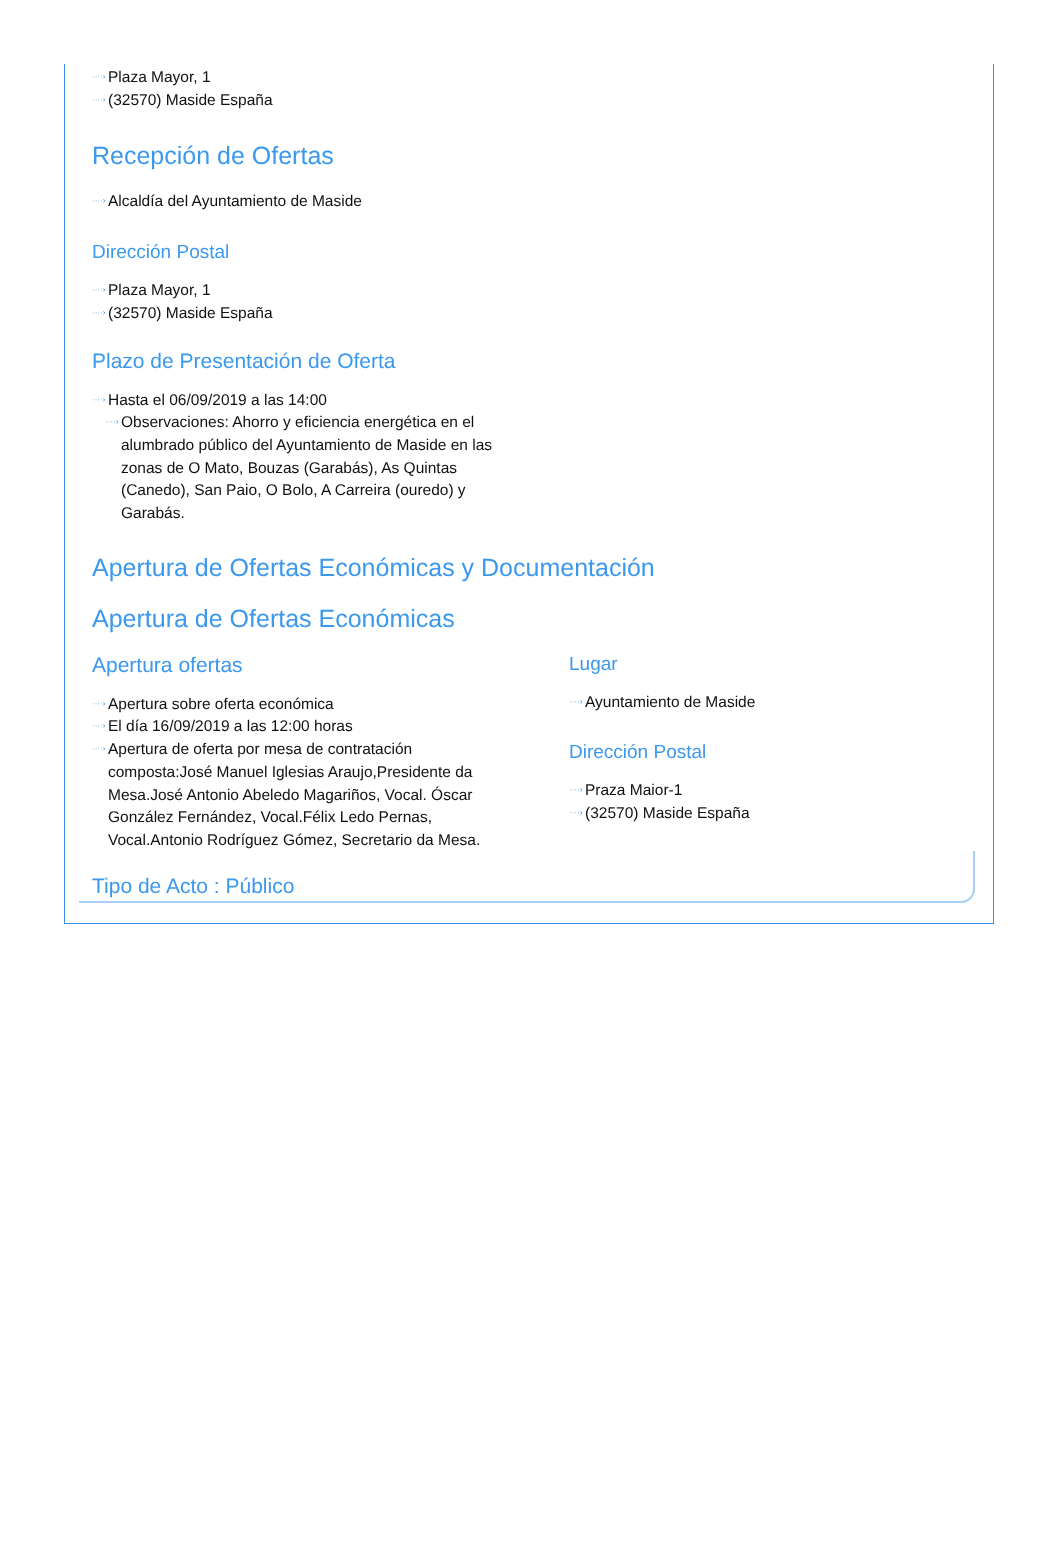Plaza Mayor, 1
(32570) Maside España
Recepción de Ofertas
Alcaldía del Ayuntamiento de Maside
Dirección Postal
Plaza Mayor, 1
(32570) Maside España
Plazo de Presentación de Oferta
Hasta el 06/09/2019 a las 14:00
Observaciones: Ahorro y eficiencia energética en el alumbrado público del Ayuntamiento de Maside en las zonas de O Mato, Bouzas (Garabás), As Quintas (Canedo), San Paio, O Bolo, A Carreira (ouredo) y Garabás.
Apertura de Ofertas Económicas y Documentación
Apertura de Ofertas Económicas
Apertura ofertas
Apertura sobre oferta económica
El día 16/09/2019 a las 12:00 horas
Apertura de oferta por mesa de contratación composta:José Manuel Iglesias Araujo,Presidente da Mesa.José Antonio Abeledo Magariños, Vocal. Óscar González Fernández, Vocal.Félix Ledo Pernas, Vocal.Antonio Rodríguez Gómez, Secretario da Mesa.
Lugar
Ayuntamiento de Maside
Dirección Postal
Praza Maior-1
(32570) Maside España
Tipo de Acto : Público